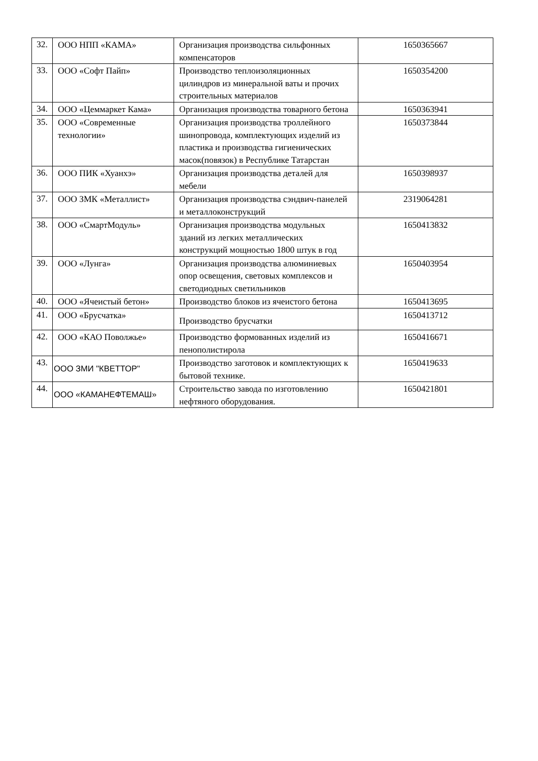| 32. | ООО НПП «КАМА» | Организация производства сильфонных компенсаторов | 1650365667 |
| 33. | ООО «Софт Пайп» | Производство теплоизоляционных цилиндров из минеральной ваты и прочих строительных материалов | 1650354200 |
| 34. | ООО «Цеммаркет Кама» | Организация производства товарного бетона | 1650363941 |
| 35. | ООО «Современные технологии» | Организация производства троллейного шинопровода, комплектующих изделий из пластика и производства гигиенических масок(повязок) в Республике Татарстан | 1650373844 |
| 36. | ООО ПИК «Хуанхэ» | Организация производства деталей для мебели | 1650398937 |
| 37. | ООО ЗМК «Металлист» | Организация производства сэндвич-панелей и металлоконструкций | 2319064281 |
| 38. | ООО «СмартМодуль» | Организация производства модульных зданий из легких металлических конструкций мощностью 1800 штук в год | 1650413832 |
| 39. | ООО «Лунга» | Организация производства алюминиевых опор освещения, световых комплексов и светодиодных светильников | 1650403954 |
| 40. | ООО «Ячеистый бетон» | Производство блоков из ячеистого бетона | 1650413695 |
| 41. | ООО «Брусчатка» | Производство брусчатки | 1650413712 |
| 42. | ООО «КАО Поволжье» | Производство формованных изделий из пенополистирола | 1650416671 |
| 43. | ООО ЗМИ "КВЕТТОР" | Производство заготовок и комплектующих к бытовой технике. | 1650419633 |
| 44. | ООО «КАМАНЕФТЕМАШ» | Строительство завода по изготовлению нефтяного оборудования. | 1650421801 |